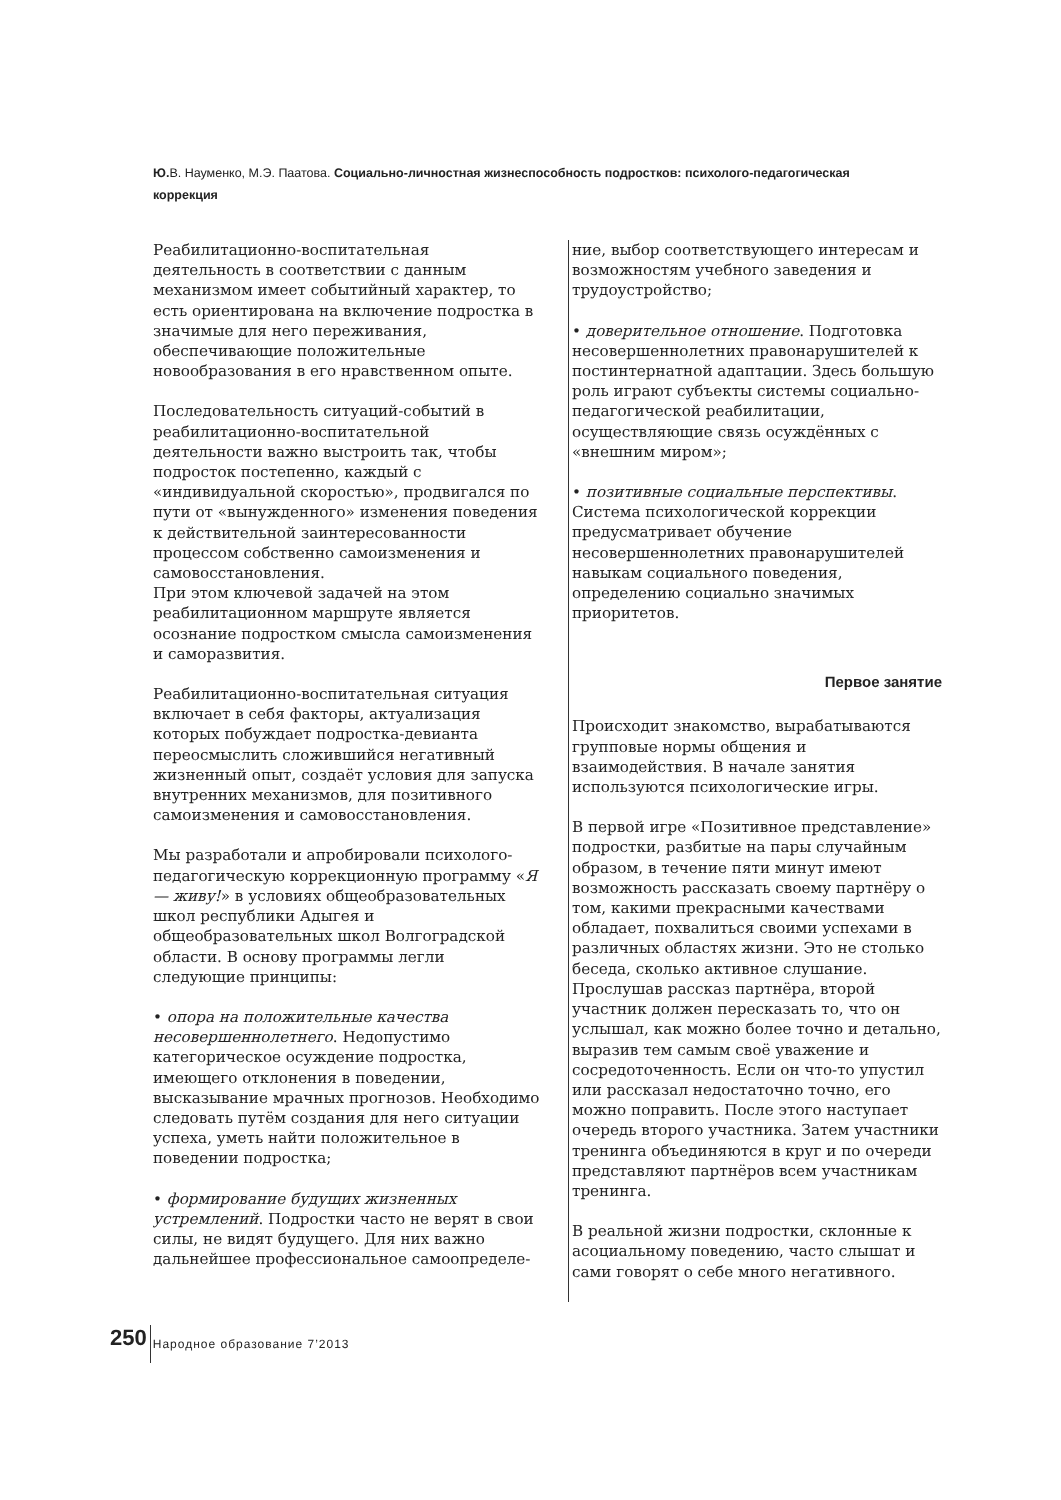Ю. В. Науменко, М.Э. Паатова. Социально-личностная жизнеспособность подростков: психолого-педагогическая коррекция
Реабилитационно-воспитательная деятельность в соответствии с данным механизмом имеет событийный характер, то есть ориентирована на включение подростка в значимые для него переживания, обеспечивающие положительные новообразования в его нравственном опыте.
Последовательность ситуаций-событий в реабилитационно-воспитательной деятельности важно выстроить так, чтобы подросток постепенно, каждый с «индивидуальной скоростью», продвигался по пути от «вынужденного» изменения поведения к действительной заинтересованности процессом собственно самоизменения и самовосстановления.
При этом ключевой задачей на этом реабилитационном маршруте является осознание подростком смысла самоизменения и саморазвития.
Реабилитационно-воспитательная ситуация включает в себя факторы, актуализация которых побуждает подростка-девианта переосмыслить сложившийся негативный жизненный опыт, создаёт условия для запуска внутренних механизмов, для позитивного самоизменения и самовосстановления.
Мы разработали и апробировали психолого-педагогическую коррекционную программу «Я — живу!» в условиях общеобразовательных школ республики Адыгея и общеобразовательных школ Волгоградской области. В основу программы легли следующие принципы:
• опора на положительные качества несовершеннолетнего. Недопустимо категорическое осуждение подростка, имеющего отклонения в поведении, высказывание мрачных прогнозов. Необходимо следовать путём создания для него ситуации успеха, уметь найти положительное в поведении подростка;
• формирование будущих жизненных устремлений. Подростки часто не верят в свои силы, не видят будущего. Для них важно дальнейшее профессиональное самоопределе-
ние, выбор соответствующего интересам и возможностям учебного заведения и трудоустройство;
• доверительное отношение. Подготовка несовершеннолетних правонарушителей к постинтернатной адаптации. Здесь большую роль играют субъекты системы социально-педагогической реабилитации, осуществляющие связь осуждённых с «внешним миром»;
• позитивные социальные перспективы. Система психологической коррекции предусматривает обучение несовершеннолетних правонарушителей навыкам социального поведения, определению социально значимых приоритетов.
Первое занятие
Происходит знакомство, вырабатываются групповые нормы общения и взаимодействия. В начале занятия используются психологические игры.
В первой игре «Позитивное представление» подростки, разбитые на пары случайным образом, в течение пяти минут имеют возможность рассказать своему партнёру о том, какими прекрасными качествами обладает, похвалиться своими успехами в различных областях жизни. Это не столько беседа, сколько активное слушание. Прослушав рассказ партнёра, второй участник должен пересказать то, что он услышал, как можно более точно и детально, выразив тем самым своё уважение и сосредоточенность. Если он что-то упустил или рассказал недостаточно точно, его можно поправить. После этого наступает очередь второго участника. Затем участники тренинга объединяются в круг и по очереди представляют партнёров всем участникам тренинга.
В реальной жизни подростки, склонные к асоциальному поведению, часто слышат и сами говорят о себе много негативного.
250 Народное образование 7’2013